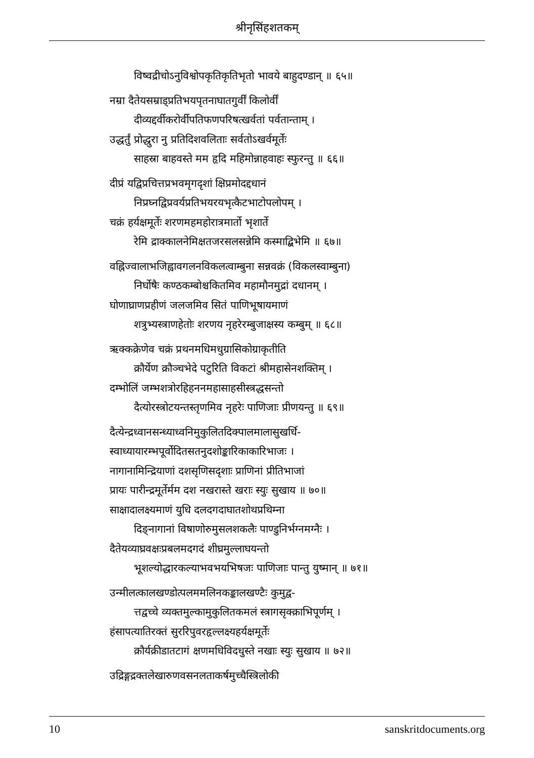श्रीनृसिंहशतकम्
विष्वद्रीचोऽनुविश्वोपकृतिकृतिभृतो भावये बाहुदण्डान् ॥ ६५॥
नम्रा दैतेयसम्राड्प्रतिभयपृतनाघातगुर्वीं किलोर्वीं
दीव्यद्दर्वीकरोर्वीपतिफणपरिषत्खर्वतां पर्वतान्ताम् ।
उद्धर्तुं प्रोद्धुरा नु प्रतिदिशवलिताः सर्वतोऽखर्वमूर्तेः
साहस्रा बाहवस्ते मम हृदि महिमोन्नाहवाहः स्फुरन्तु ॥ ६६॥
दीप्रं यद्विप्रचित्तप्रभवमृगदृशां क्षिप्रमोदद्दधानं
निप्रघ्नद्विप्रवर्यप्रतिभयरयभृत्कैटभाटोपलोपम् ।
चक्रं हर्यक्षमूर्तेः शरणमहमहोरात्रमार्तो भृशार्ते
रेमि द्राक्कालनेमिक्षतजरसलसन्नेमि कस्माद्बिभेमि ॥ ६७॥
वह्निज्वालाभजिह्वावगलनविकलत्वाम्बुना सन्नवक्रं (विकलस्वाम्बुना)
निर्घोषैः कण्ठकम्बोश्चकितमिव महामौनमुद्रां दधानम् ।
घोणाघ्राणप्रहीणं जलजमिव सितं पाणिभूषायमाणं
शत्रुभ्यस्त्राणहेतोः शरणय नृहरेरम्बुजाक्षस्य कम्बुम् ॥ ६८॥
ऋक्कक्रेणेव चक्रं प्रथनमधिमधुग्रासिकोग्राकृतीति
क्रौर्येण क्रौञ्चभेदे पटुरिति विकटां श्रीमहासेनशक्तिम् ।
दम्भोलिं जम्भशत्रोरहिहननमहासाहसीस्त्रद्धसन्तो
दैत्योरस्त्रोटयन्तस्तृणमिव नृहरेः पाणिजाः प्रीणयन्तु ॥ ६९॥
दैत्येन्द्रध्वानसन्ध्याध्वनिमुकुलितदिक्पालमालासुखर्धि-
स्वाध्यायारम्भपूर्वोदितसतनुदशोङ्कारिकाकारिभाजः ।
नागानामिन्द्रियाणां दशसृणिसदृशाः प्राणिनां प्रीतिभाजां
प्रायः पारीन्द्रमूर्तेर्मम दश नखरास्ते खराः स्युः सुखाय ॥ ७०॥
साक्षादालक्ष्यमाणं युधि दलदगदाघातशोथप्रथिम्ना
दिङ्नागानां विषाणोरुमुसलशकलैः पाण्डुनिर्भग्नमग्नैः ।
दैतेयव्याघ्रवक्षःप्रबलमदगदं शीघ्रमुल्लाघयन्तो
भूशल्योद्धारकल्याभवभयभिषजः पाणिजाः पान्तु युष्मान् ॥ ७१॥
उन्मीलत्कालखण्डोत्पलममलिनकङ्कालखण्टैः कुमुद्व-
त्तद्वच्चे व्यक्तमुल्कामुकुलितकमलं स्त्रागसृक्क्राभिपूर्णम् ।
हंसापत्यातिरक्तं सुररिपुवरहृल्लक्ष्यहर्यक्षमूर्तेः
क्रौर्यक्रीडातटागं क्षणमधिविदधुस्ते नखाः स्युः सुखाय ॥ ७२॥
उद्रिङ्गद्रक्तलेखारुणवसनलताकर्षमुच्चैस्त्रिलोकी
10 sanskritdocuments.org